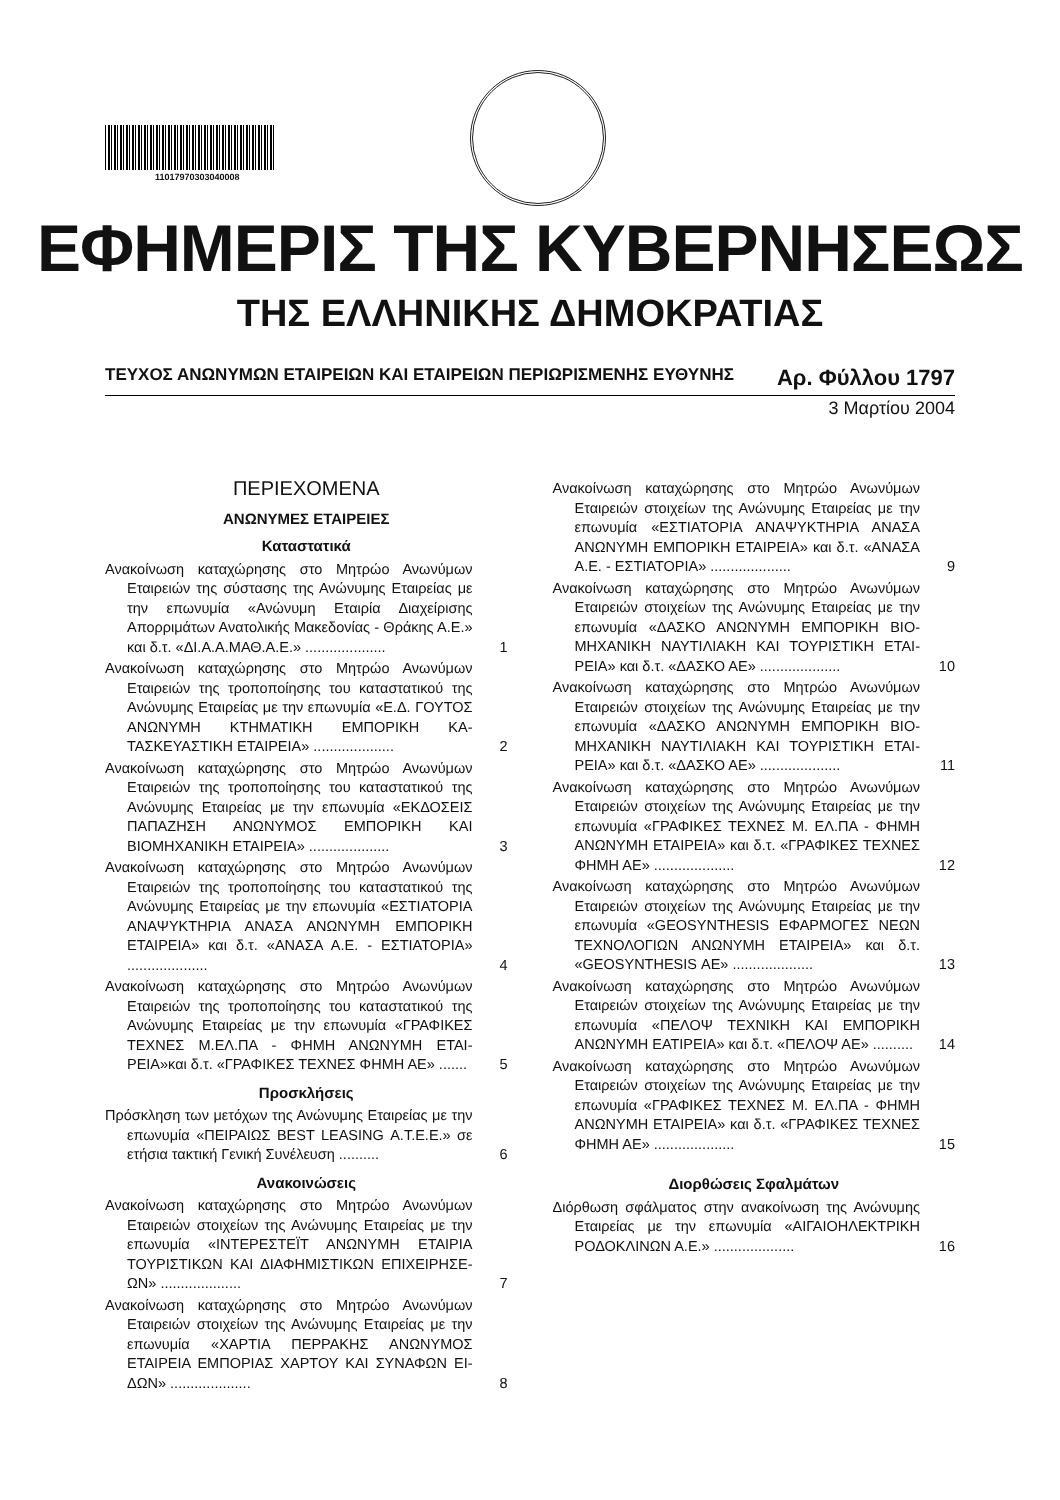11017970303040008
ΕΦΗΜΕΡΙΣ ΤΗΣ ΚΥΒΕΡΝΗΣΕΩΣ
ΤΗΣ ΕΛΛΗΝΙΚΗΣ ΔΗΜΟΚΡΑΤΙΑΣ
ΤΕΥΧΟΣ ΑΝΩΝΥΜΩΝ ΕΤΑΙΡΕΙΩΝ ΚΑΙ ΕΤΑΙΡΕΙΩΝ ΠΕΡΙΩΡΙΣΜΕΝΗΣ ΕΥΘΥΝΗΣ Αρ. Φύλλου 1797
3 Μαρτίου 2004
ΠΕΡΙΕΧΟΜΕΝΑ
ΑΝΩΝΥΜΕΣ ΕΤΑΙΡΕΙΕΣ
Καταστατικά
Ανακοίνωση καταχώρησης στο Μητρώο Ανωνύμων Εταιρειών της σύστασης της Ανώνυμης Εταιρείας με την επωνυμία «Ανώνυμη Εταιρία Διαχείρισης Απορριμάτων Ανατολικής Μακεδονίας - Θράκης Α.Ε.» και δ.τ. «ΔΙ.Α.Α.ΜΑΘ.Α.Ε.» ....................
1
Ανακοίνωση καταχώρησης στο Μητρώο Ανωνύμων Εταιρειών της τροποποίησης του καταστατικού της Ανώνυμης Εταιρείας με την επωνυμία «Ε.Δ. ΓΟΥΤΟΣ ΑΝΩΝΥΜΗ ΚΤΗΜΑΤΙΚΗ ΕΜΠΟΡΙΚΗ ΚΑ­ΤΑΣΚΕΥΑΣΤΙΚΗ ΕΤΑΙΡΕΙΑ» ....................
2
Ανακοίνωση καταχώρησης στο Μητρώο Ανωνύμων Εταιρειών της τροποποίησης του καταστατικού της Ανώνυμης Εταιρείας με την επωνυμία «ΕΚ­ΔΟΣΕΙΣ ΠΑΠΑΖΗΣΗ ΑΝΩΝΥΜΟΣ ΕΜΠΟΡΙΚΗ ΚΑΙ ΒΙΟΜΗΧΑΝΙΚΗ ΕΤΑΙΡΕΙΑ» ....................
3
Ανακοίνωση καταχώρησης στο Μητρώο Ανωνύμων Εταιρειών της τροποποίησης του καταστατικού της Ανώνυμης Εταιρείας με την επωνυμία «ΕΣΤΙΑ­ΤΟΡΙΑ ΑΝΑΨΥΚΤΗΡΙΑ ΑΝΑΣΑ ΑΝΩΝΥΜΗ ΕΜΠΟ­ΡΙΚΗ ΕΤΑΙΡΕΙΑ» και δ.τ. «ΑΝΑΣΑ Α.Ε. - ΕΣΤΙΑΤΟ­ΡΙΑ» ....................
4
Ανακοίνωση καταχώρησης στο Μητρώο Ανωνύμων Εταιρειών της τροποποίησης του καταστατικού της Ανώνυμης Εταιρείας με την επωνυμία «ΓΡΑΦΙ­ΚΕΣ ΤΕΧΝΕΣ Μ.ΕΛ.ΠΑ - ΦΗΜΗ ΑΝΩΝΥΜΗ ΕΤΑΙ­ΡΕΙΑ»και δ.τ. «ΓΡΑΦΙΚΕΣ ΤΕΧΝΕΣ ΦΗΜΗ ΑΕ» .......
5
Προσκλήσεις
Πρόσκληση των μετόχων της Ανώνυμης Εταιρείας με την επωνυμία «ΠΕΙΡΑΙΩΣ BEST LEASING Α.Τ.Ε.Ε.» σε ετήσια τακτική Γενική Συνέλευση ..........
6
Ανακοινώσεις
Ανακοίνωση καταχώρησης στο Μητρώο Ανωνύμων Εταιρειών στοιχείων της Ανώνυμης Εταιρείας με την επωνυμία «ΙΝΤΕΡΕΣΤΕΪΤ ΑΝΩΝΥΜΗ ΕΤΑΙΡΙΑ ΤΟΥΡΙΣΤΙΚΩΝ ΚΑΙ ΔΙΑΦΗΜΙΣΤΙΚΩΝ ΕΠΙΧΕΙΡΗΣΕ­ΩΝ» ....................
7
Ανακοίνωση καταχώρησης στο Μητρώο Ανωνύμων Εταιρειών στοιχείων της Ανώνυμης Εταιρείας με την επωνυμία «ΧΑΡΤΙΑ ΠΕΡΡΑΚΗΣ ΑΝΩΝΥΜΟΣ ΕΤΑΙΡΕΙΑ ΕΜΠΟΡΙΑΣ ΧΑΡΤΟΥ ΚΑΙ ΣΥΝΑΦΩΝ ΕΙ­ΔΩΝ» ....................
8
Ανακοίνωση καταχώρησης στο Μητρώο Ανωνύμων Εταιρειών στοιχείων της Ανώνυμης Εταιρείας με την επωνυμία «ΕΣΤΙΑΤΟΡΙΑ ΑΝΑΨΥΚΤΗΡΙΑ ΑΝΑΣΑ ΑΝΩΝΥΜΗ ΕΜΠΟΡΙΚΗ ΕΤΑΙΡΕΙΑ» και δ.τ. «ΑΝΑΣΑ Α.Ε. - ΕΣΤΙΑΤΟΡΙΑ» ....................
9
Ανακοίνωση καταχώρησης στο Μητρώο Ανωνύμων Εταιρειών στοιχείων της Ανώνυμης Εταιρείας με την επωνυμία «ΔΑΣΚΟ ΑΝΩΝΥΜΗ ΕΜΠΟΡΙΚΗ ΒΙΟ­ΜΗΧΑΝΙΚΗ ΝΑΥΤΙΛΙΑΚΗ ΚΑΙ ΤΟΥΡΙΣΤΙΚΗ ΕΤΑΙ­ΡΕΙΑ» και δ.τ. «ΔΑΣΚΟ ΑΕ» ....................
10
Ανακοίνωση καταχώρησης στο Μητρώο Ανωνύμων Εταιρειών στοιχείων της Ανώνυμης Εταιρείας με την επωνυμία «ΔΑΣΚΟ ΑΝΩΝΥΜΗ ΕΜΠΟΡΙΚΗ ΒΙΟ­ΜΗΧΑΝΙΚΗ ΝΑΥΤΙΛΙΑΚΗ ΚΑΙ ΤΟΥΡΙΣΤΙΚΗ ΕΤΑΙ­ΡΕΙΑ» και δ.τ. «ΔΑΣΚΟ ΑΕ» ....................
11
Ανακοίνωση καταχώρησης στο Μητρώο Ανωνύμων Εταιρειών στοιχείων της Ανώνυμης Εταιρείας με την επωνυμία «ΓΡΑΦΙΚΕΣ ΤΕΧΝΕΣ Μ. ΕΛ.ΠΑ - ΦΗ­ΜΗ ΑΝΩΝΥΜΗ ΕΤΑΙΡΕΙΑ» και δ.τ. «ΓΡΑΦΙΚΕΣ ΤΕ­ΧΝΕΣ ΦΗΜΗ ΑΕ» ....................
12
Ανακοίνωση καταχώρησης στο Μητρώο Ανωνύμων Εταιρειών στοιχείων της Ανώνυμης Εταιρείας με την επωνυμία «GEOSYNTHESIS ΕΦΑΡΜΟΓΕΣ ΝΕ­ΩΝ ΤΕΧΝΟΛΟΓΙΩΝ ΑΝΩΝΥΜΗ ΕΤΑΙΡΕΙΑ» και δ.τ. «GEOSYNTHESIS ΑΕ» ....................
13
Ανακοίνωση καταχώρησης στο Μητρώο Ανωνύμων Εταιρειών στοιχείων της Ανώνυμης Εταιρείας με την επωνυμία «ΠΕΛΟΨ ΤΕΧΝΙΚΗ ΚΑΙ ΕΜΠΟΡΙΚΗ ΑΝΩΝΥΜΗ ΕΑΤΙΡΕΙΑ» και δ.τ. «ΠΕΛΟΨ ΑΕ» ..........
14
Ανακοίνωση καταχώρησης στο Μητρώο Ανωνύμων Εταιρειών στοιχείων της Ανώνυμης Εταιρείας με την επωνυμία «ΓΡΑΦΙΚΕΣ ΤΕΧΝΕΣ Μ. ΕΛ.ΠΑ - ΦΗ­ΜΗ ΑΝΩΝΥΜΗ ΕΤΑΙΡΕΙΑ» και δ.τ. «ΓΡΑΦΙΚΕΣ ΤΕ­ΧΝΕΣ ΦΗΜΗ ΑΕ» ....................
15
Διορθώσεις Σφαλμάτων
Διόρθωση σφάλματος στην ανακοίνωση της Ανώνυ­μης Εταιρείας με την επωνυμία «ΑΙΓΑΙΟΗΛΕΚΤΡΙ­ΚΗ ΡΟΔΟΚΛΙΝΩΝ Α.Ε.» ....................
16